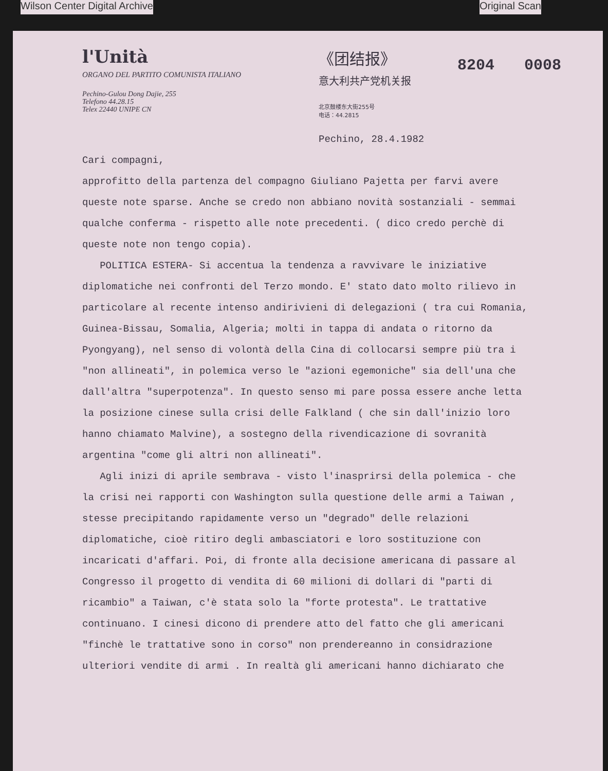Wilson Center Digital Archive Original Scan
l'Unità
ORGANO DEL PARTITO COMUNISTA ITALIANO
Pechino-Gulou Dong Dajie, 255
Telefono 44.28.15
Telex 22440 UNIPE CN
《团结报》
意大利共产党机关报
北京鼓楼东大街255号
电话：44.2815
8204 0008
Pechino, 28.4.1982
Cari compagni,
approfitto della partenza del compagno Giuliano Pajetta per farvi avere queste note sparse. Anche se credo non abbiano novità sostanziali - semmai qualche conferma - rispetto alle note precedenti. ( dico credo perchè di queste note non tengo copia).
POLITICA ESTERA- Si accentua la tendenza a ravvivare le iniziative diplomatiche nei confronti del Terzo mondo. E' stato dato molto rilievo in particolare al recente intenso andirivieni di delegazioni ( tra cui Romania, Guinea-Bissau, Somalia, Algeria; molti in tappa di andata o ritorno da Pyongyang), nel senso di volontà della Cina di collocarsi sempre più tra i "non allineati", in polemica verso le "azioni egemoniche" sia dell'una che dall'altra "superpotenza". In questo senso mi pare possa essere anche letta la posizione cinese sulla crisi delle Falkland ( che sin dall'inizio loro hanno chiamato Malvine), a sostegno della rivendicazione di sovranità argentina "come gli altri non allineati".
Agli inizi di aprile sembrava - visto l'inasprirsi della polemica - che la crisi nei rapporti con Washington sulla questione delle armi a Taiwan , stesse precipitando rapidamente verso un "degrado" delle relazioni diplomatiche, cioè ritiro degli ambasciatori e loro sostituzione con incaricati d'affari. Poi, di fronte alla decisione americana di passare al Congresso il progetto di vendita di 60 milioni di dollari di "parti di ricambio" a Taiwan, c'è stata solo la "forte protesta". Le trattative continuano. I cinesi dicono di prendere atto del fatto che gli americani "finchè le trattative sono in corso" non prendereanno in considrazione ulteriori vendite di armi . In realtà gli americani hanno dichiarato che